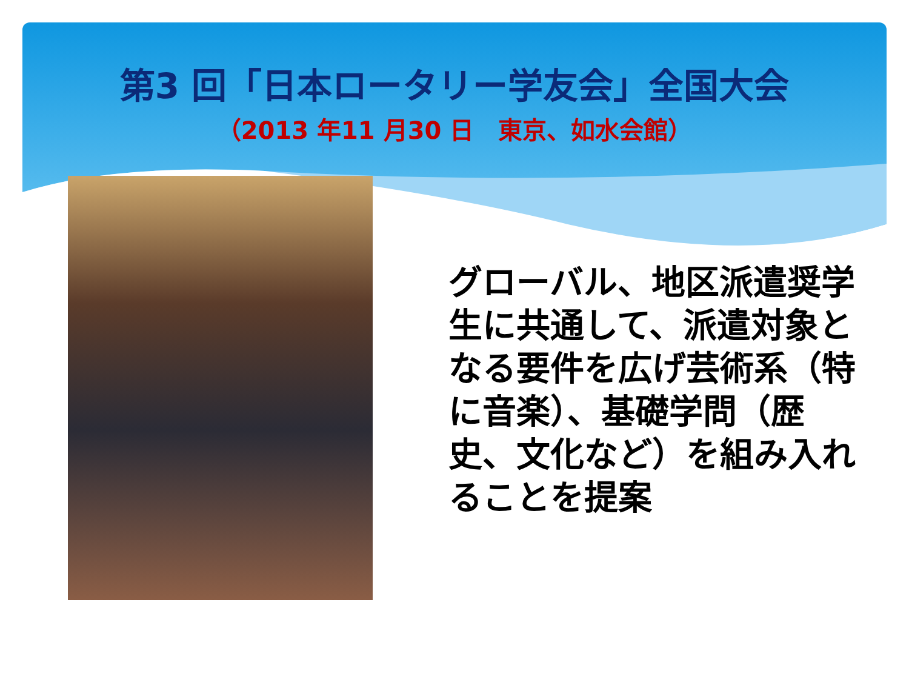第3 回「日本ロータリー学友会」全国大会
（2013 年11 月30 日　東京、如水会館）
グローバル、地区派遣奨学生に共通して、派遣対象となる要件を広げ芸術系（特に音楽）、基礎学問（歴史、文化など）を組み入れることを提案